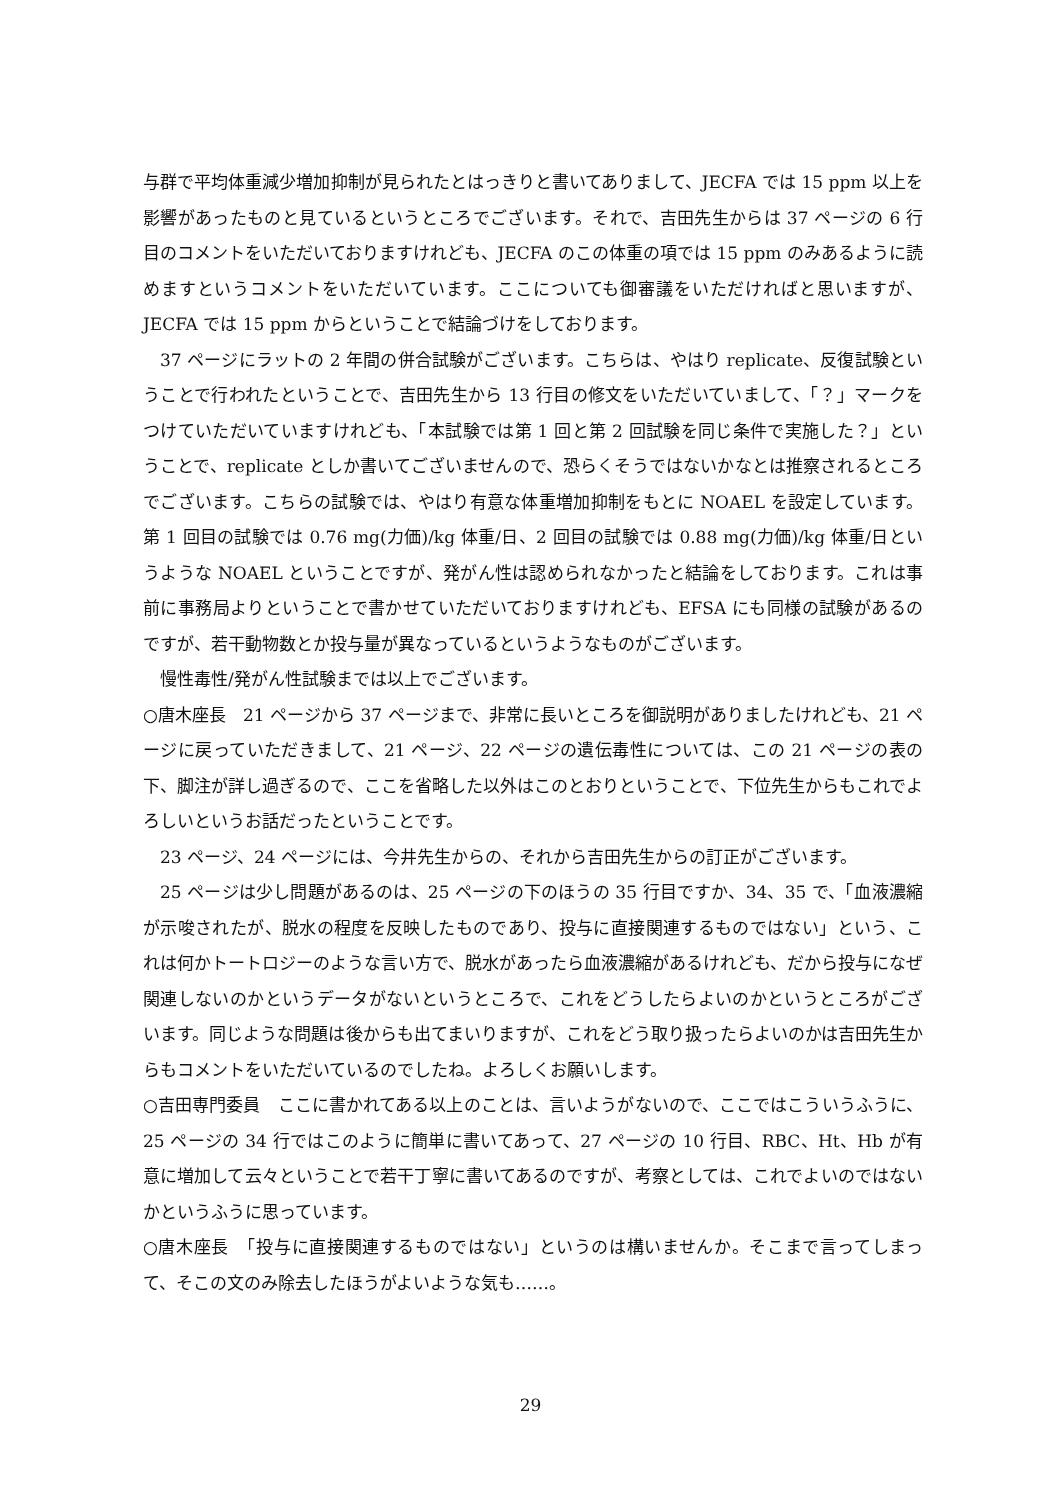与群で平均体重減少増加抑制が見られたとはっきりと書いてありまして、JECFA では 15 ppm 以上を影響があったものと見ているというところでございます。それで、吉田先生からは 37 ページの 6 行目のコメントをいただいておりますけれども、JECFA のこの体重の項では 15 ppm のみあるように読めますというコメントをいただいています。ここについても御審議をいただければと思いますが、JECFA では 15 ppm からということで結論づけをしております。
37 ページにラットの 2 年間の併合試験がございます。こちらは、やはり replicate、反復試験ということで行われたということで、吉田先生から 13 行目の修文をいただいていまして、「？」マークをつけていただいていますけれども、「本試験では第 1 回と第 2 回試験を同じ条件で実施した？」ということで、replicate としか書いてございませんので、恐らくそうではないかなとは推察されるところでございます。こちらの試験では、やはり有意な体重増加抑制をもとに NOAEL を設定しています。第 1 回目の試験では 0.76 mg(力価)/kg 体重/日、2 回目の試験では 0.88 mg(力価)/kg 体重/日というような NOAEL ということですが、発がん性は認められなかったと結論をしております。これは事前に事務局よりということで書かせていただいておりますけれども、EFSA にも同様の試験があるのですが、若干動物数とか投与量が異なっているというようなものがございます。
慢性毒性/発がん性試験までは以上でございます。
○唐木座長　21 ページから 37 ページまで、非常に長いところを御説明がありましたけれども、21 ページに戻っていただきまして、21 ページ、22 ページの遺伝毒性については、この 21 ページの表の下、脚注が詳し過ぎるので、ここを省略した以外はこのとおりということで、下位先生からもこれでよろしいというお話だったということです。
23 ページ、24 ページには、今井先生からの、それから吉田先生からの訂正がございます。
25 ページは少し問題があるのは、25 ページの下のほうの 35 行目ですか、34、35 で、「血液濃縮が示唆されたが、脱水の程度を反映したものであり、投与に直接関連するものではない」という、これは何かトートロジーのような言い方で、脱水があったら血液濃縮があるけれども、だから投与になぜ関連しないのかというデータがないというところで、これをどうしたらよいのかというところがございます。同じような問題は後からも出てまいりますが、これをどう取り扱ったらよいのかは吉田先生からもコメントをいただいているのでしたね。よろしくお願いします。
○吉田専門委員　ここに書かれてある以上のことは、言いようがないので、ここではこういうふうに、25 ページの 34 行ではこのように簡単に書いてあって、27 ページの 10 行目、RBC、Ht、Hb が有意に増加して云々ということで若干丁寧に書いてあるのですが、考察としては、これでよいのではないかというふうに思っています。
○唐木座長　「投与に直接関連するものではない」というのは構いませんか。そこまで言ってしまって、そこの文のみ除去したほうがよいような気も……。
29